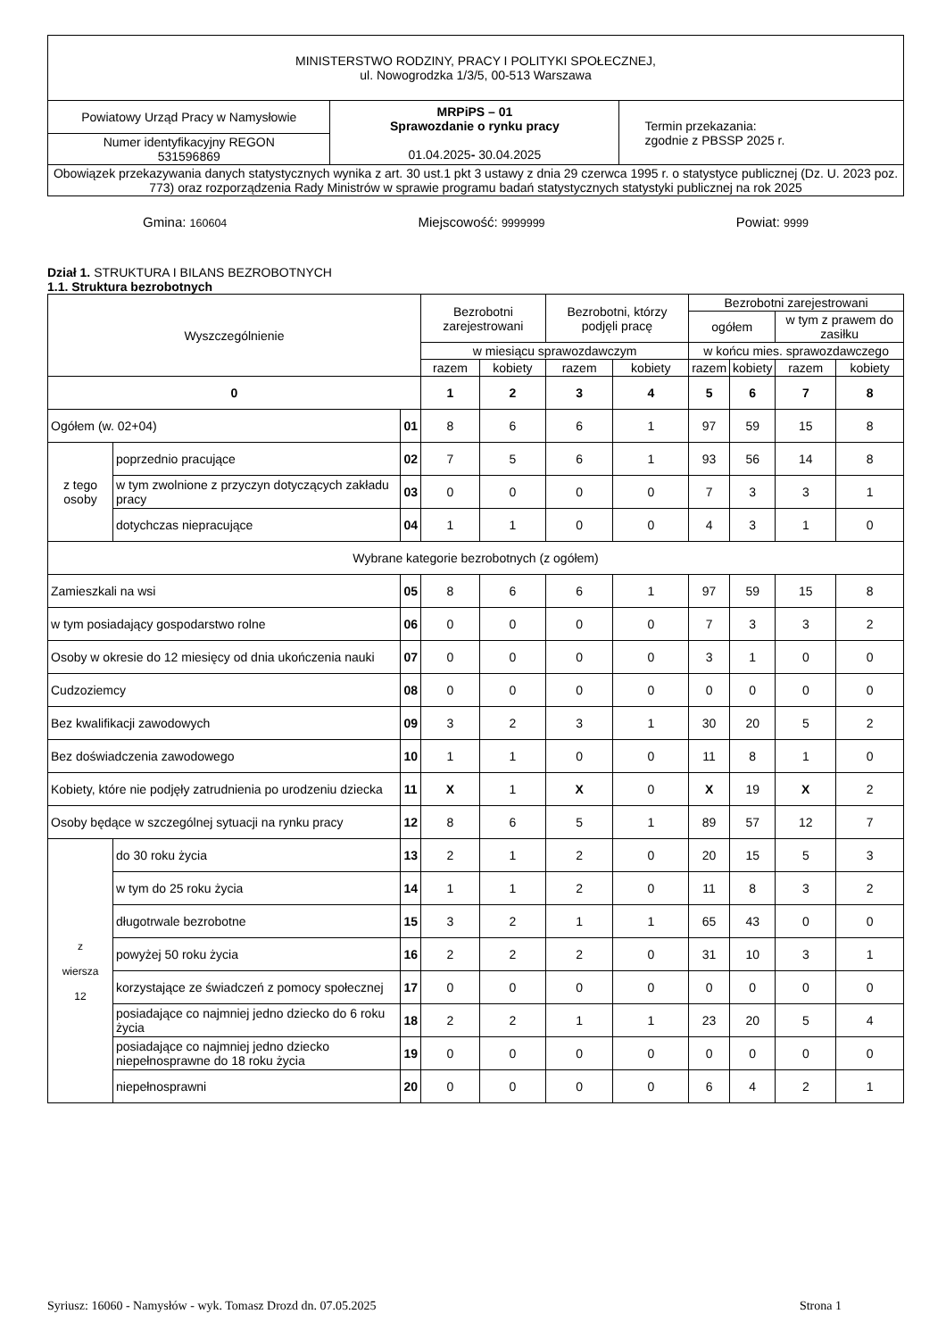| MINISTERSTWO RODZINY, PRACY I POLITYKI SPOŁECZNEJ, ul. Nowogrodzka 1/3/5, 00-513 Warszawa | | |
| Powiatowy Urząd Pracy w Namysłowie | MRPiPS – 01 Sprawozdanie o rynku pracy 01.04.2025 - 30.04.2025 | Termin przekazania: zgodnie z PBSSP 2025 r. |
| Numer identyfikacyjny REGON 531596869 | | |
| Obowiązek przekazywania danych statystycznych wynika z art. 30 ust.1 pkt 3 ustawy z dnia 29 czerwca 1995 r. o statystyce publicznej (Dz. U. 2023 poz. 773) oraz rozporządzenia Rady Ministrów w sprawie programu badań statystycznych statystyki publicznej na rok 2025 | | |
Gmina: 160604 Miejscowość: 9999999 Powiat: 9999
Dział 1. STRUKTURA I BILANS BEZROBOTNYCH
1.1. Struktura bezrobotnych
| Wyszczególnienie | | | Bezrobotni zarejestrowani | | Bezrobotni, którzy podjęli pracę | | Bezrobotni zarejestrowani | | | |
| --- | --- | --- | --- | --- | --- | --- | --- | --- | --- | --- |
| | | | | | | | ogółem | | w tym z prawem do zasiłku | |
| | | | w miesiącu sprawozdawczym | | | | w końcu mies. sprawozdawczego | | | |
| | | | razem | kobiety | razem | kobiety | razem | kobiety | razem | kobiety |
| 0 | | | 1 | 2 | 3 | 4 | 5 | 6 | 7 | 8 |
| Ogółem (w. 02+04) | | 01 | 8 | 6 | 6 | 1 | 97 | 59 | 15 | 8 |
| z tego osoby | poprzednio pracujące | 02 | 7 | 5 | 6 | 1 | 93 | 56 | 14 | 8 |
| | w tym zwolnione z przyczyn dotyczących zakładu pracy | 03 | 0 | 0 | 0 | 0 | 7 | 3 | 3 | 1 |
| | dotychczas niepracujące | 04 | 1 | 1 | 0 | 0 | 4 | 3 | 1 | 0 |
| Wybrane kategorie bezrobotnych (z ogółem) | | | | | | | | | | |
| Zamieszkali na wsi | | 05 | 8 | 6 | 6 | 1 | 97 | 59 | 15 | 8 |
| w tym posiadający gospodarstwo rolne | | 06 | 0 | 0 | 0 | 0 | 7 | 3 | 3 | 2 |
| Osoby w okresie do 12 miesięcy od dnia ukończenia nauki | | 07 | 0 | 0 | 0 | 0 | 3 | 1 | 0 | 0 |
| Cudzoziemcy | | 08 | 0 | 0 | 0 | 0 | 0 | 0 | 0 | 0 |
| Bez kwalifikacji zawodowych | | 09 | 3 | 2 | 3 | 1 | 30 | 20 | 5 | 2 |
| Bez doświadczenia zawodowego | | 10 | 1 | 1 | 0 | 0 | 11 | 8 | 1 | 0 |
| Kobiety, które nie podjęły zatrudnienia po urodzeniu dziecka | | 11 | X | 1 | X | 0 | X | 19 | X | 2 |
| Osoby będące w szczególnej sytuacji na rynku pracy | | 12 | 8 | 6 | 5 | 1 | 89 | 57 | 12 | 7 |
| z wiersza 12 | do 30 roku życia | 13 | 2 | 1 | 2 | 0 | 20 | 15 | 5 | 3 |
| | w tym do 25 roku życia | 14 | 1 | 1 | 2 | 0 | 11 | 8 | 3 | 2 |
| | długotrwale bezrobotne | 15 | 3 | 2 | 1 | 1 | 65 | 43 | 0 | 0 |
| | powyżej 50 roku życia | 16 | 2 | 2 | 2 | 0 | 31 | 10 | 3 | 1 |
| | korzystające ze świadczeń z pomocy społecznej | 17 | 0 | 0 | 0 | 0 | 0 | 0 | 0 | 0 |
| | posiadające co najmniej jedno dziecko do 6 roku życia | 18 | 2 | 2 | 1 | 1 | 23 | 20 | 5 | 4 |
| | posiadające co najmniej jedno dziecko niepełnosprawne do 18 roku życia | 19 | 0 | 0 | 0 | 0 | 0 | 0 | 0 | 0 |
| | niepełnosprawni | 20 | 0 | 0 | 0 | 0 | 6 | 4 | 2 | 1 |
Syriusz: 16060 - Namysłów - wyk. Tomasz Drozd dn. 07.05.2025 Strona 1